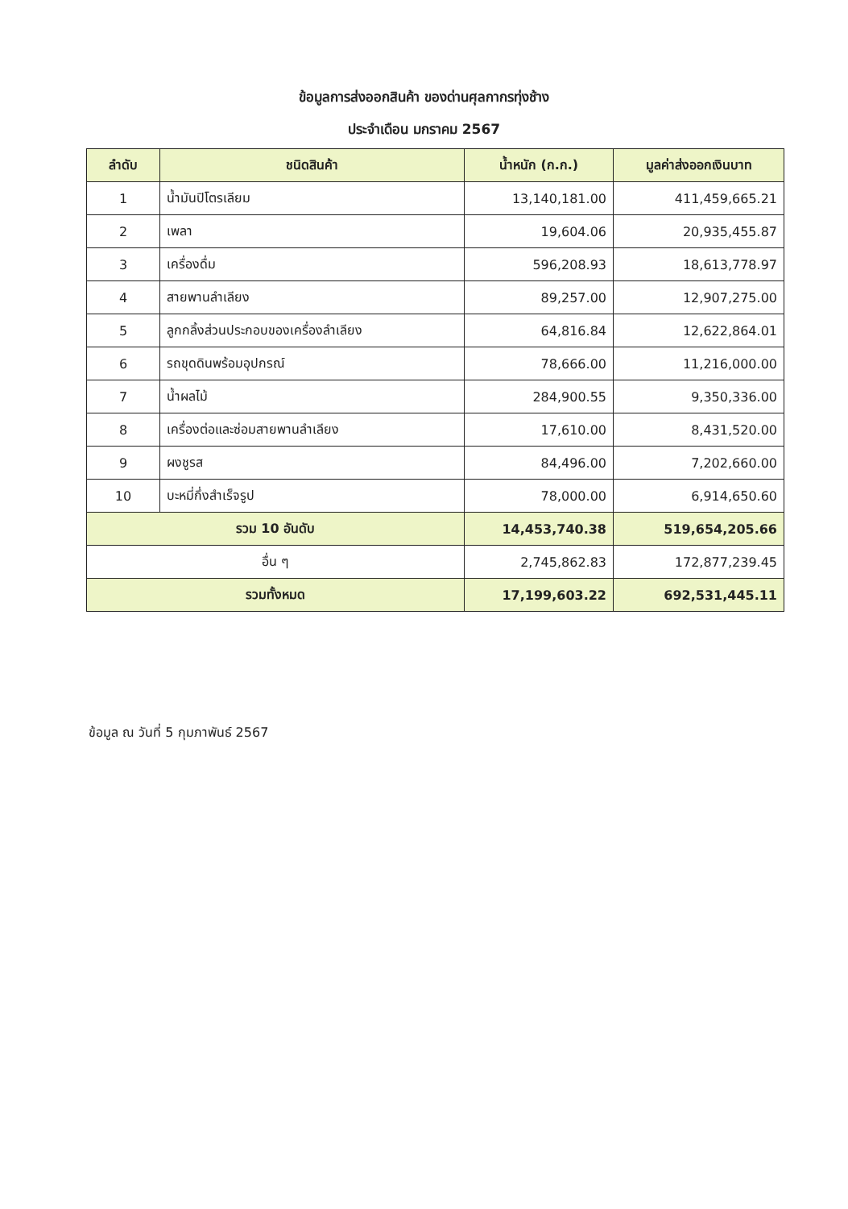ข้อมูลการส่งออกสินค้า ของด่านศุลกากรทุ่งช้าง
ประจำเดือน มกราคม 2567
| ลำดับ | ชนิดสินค้า | น้ำหนัก (ก.ก.) | มูลค่าส่งออกเงินบาท |
| --- | --- | --- | --- |
| 1 | น้ำมันปิโตรเลียม | 13,140,181.00 | 411,459,665.21 |
| 2 | เพลา | 19,604.06 | 20,935,455.87 |
| 3 | เครื่องดื่ม | 596,208.93 | 18,613,778.97 |
| 4 | สายพานลำเลียง | 89,257.00 | 12,907,275.00 |
| 5 | ลูกกลิ้งส่วนประกอบของเครื่องลำเลียง | 64,816.84 | 12,622,864.01 |
| 6 | รถขุดดินพร้อมอุปกรณ์ | 78,666.00 | 11,216,000.00 |
| 7 | น้ำผลไม้ | 284,900.55 | 9,350,336.00 |
| 8 | เครื่องต่อและซ่อมสายพานลำเลียง | 17,610.00 | 8,431,520.00 |
| 9 | ผงชูรส | 84,496.00 | 7,202,660.00 |
| 10 | บะหมี่กึ่งสำเร็จรูป | 78,000.00 | 6,914,650.60 |
| รวม 10 อันดับ | | 14,453,740.38 | 519,654,205.66 |
| อื่น ๆ | | 2,745,862.83 | 172,877,239.45 |
| รวมทั้งหมด | | 17,199,603.22 | 692,531,445.11 |
ข้อมูล ณ วันที่ 5 กุมภาพันธ์ 2567